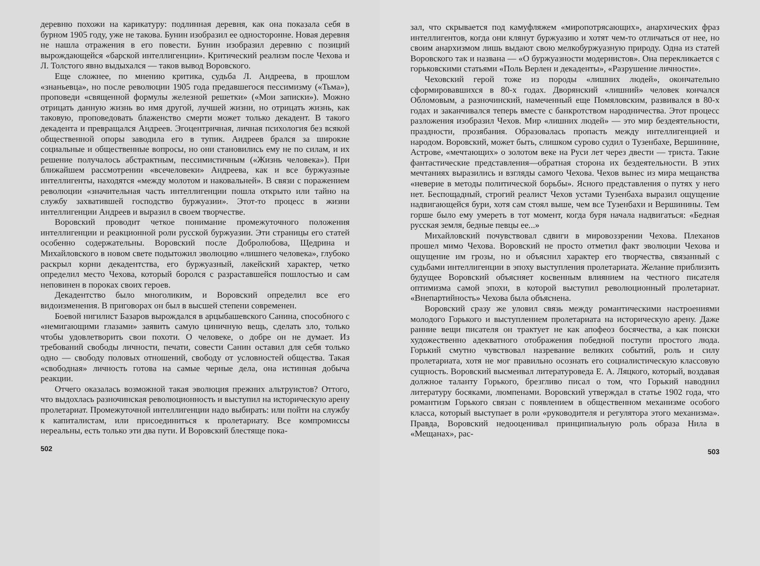деревню похожи на карикатуру: подлинная деревня, как она показала себя в бурном 1905 году, уже не такова. Бунин изобразил ее односторонне. Новая деревня не нашла отражения в его повести. Бунин изобразил деревню с позиций вырождающейся «барской интеллигенции». Критический реализм после Чехова и Л. Толстого явно выдыхался — таков вывод Воровского.
Еще сложнее, по мнению критика, судьба Л. Андреева, в прошлом «знаньевца», но после революции 1905 года предавшегося пессимизму («Тьма»), проповеди «священной формулы железной решетки» («Мои записки»). Можно отрицать данную жизнь во имя другой, лучшей жизни, но отрицать жизнь, как таковую, проповедовать блаженство смерти может только декадент. В такого декадента и превращался Андреев. Эгоцентричная, личная психология без всякой общественной опоры заводила его в тупик. Андреев брался за широкие социальные и общественные вопросы, но они становились ему не по силам, и их решение получалось абстрактным, пессимистичным («Жизнь человека»). При ближайшем рассмотрении «всечеловеки» Андреева, как и все буржуазные интеллигенты, находятся «между молотом и наковальней». В связи с поражением революции «значительная часть интеллигенции пошла открыто или тайно на службу захватившей господство буржуазии». Этот-то процесс в жизни интеллигенции Андреев и выразил в своем творчестве.
Воровский проводит четкое понимание промежуточного положения интеллигенции и реакционной роли русской буржуазии. Эти страницы его статей особенно содержательны. Воровский после Добролюбова, Щедрина и Михайловского в новом свете подытожил эволюцию «лишнего человека», глубоко раскрыл корни декадентства, его буржуазный, лакейский характер, четко определил место Чехова, который боролся с разраставшейся пошлостью и сам неповинен в пороках своих героев.
Декадентство было многоликим, и Воровский определил все его видоизменения. В приговорах он был в высшей степени современен.
Боевой нигилист Базаров вырождался в арцыбашевского Санина, способного с «немигающими глазами» заявить самую циничную вещь, сделать зло, только чтобы удовлетворить свои похоти. О человеке, о добре он не думает. Из требований свободы личности, печати, совести Санин оставил для себя только одно — свободу половых отношений, свободу от условностей общества. Такая «свободная» личность готова на самые черные дела, она истинная добыча реакции.
Отчего оказалась возможной такая эволюция прежних альтруистов? Оттого, что выдохлась разночинская революционность и выступил на историческую арену пролетариат. Промежуточной интеллигенции надо выбирать: или пойти на службу к капиталистам, или присоединиться к пролетариату. Все компромиссы нереальны, есть только эти два пути. И Воровский блестяще пока-
502
зал, что скрывается под камуфляжем «миропотрясающих», анархических фраз интеллигентов, когда они клянут буржуазию и хотят чем-то отличаться от нее, но своим анархизмом лишь выдают свою мелкобуржуазную природу. Одна из статей Воровского так и названа — «О буржуазности модернистов». Она перекликается с горьковскими статьями «Поль Верлен и декаденты», «Разрушение личности».
Чеховский герой тоже из породы «лишних людей», окончательно сформировавшихся в 80-х годах. Дворянский «лишний» человек кончался Обломовым, а разночинский, намеченный еще Помяловским, развивался в 80-х годах и заканчивался теперь вместе с банкротством народничества. Этот процесс разложения изобразил Чехов. Мир «лишних людей» — это мир бездеятельности, праздности, прозябания. Образовалась пропасть между интеллигенцией и народом. Воровский, может быть, слишком сурово судил о Тузенбахе, Вершинине, Астрове, «мечтающих» о золотом веке на Руси лет через двести — триста. Такие фантастические представления—обратная сторона их бездеятельности. В этих мечтаниях выразились и взгляды самого Чехова. Чехов вынес из мира мещанства «неверие в методы политической борьбы». Ясного представления о путях у него нет. Беспощадный, строгий реалист Чехов устами Тузенбаха выразил ощущение надвигающейся бури, хотя сам стоял выше, чем все Тузенбахи и Вершинины. Тем горше было ему умереть в тот момент, когда буря начала надвигаться: «Бедная русская земля, бедные певцы ее...»
Михайловский почувствовал сдвиги в мировоззрении Чехова. Плеханов прошел мимо Чехова. Воровский не просто отметил факт эволюции Чехова и ощущение им грозы, но и объяснил характер его творчества, связанный с судьбами интеллигенции в эпоху выступления пролетариата. Желание приблизить будущее Воровский объясняет косвенным влиянием на честного писателя оптимизма самой эпохи, в которой выступил революционный пролетариат. «Внепартийность» Чехова была объяснена.
Воровский сразу же уловил связь между романтическими настроениями молодого Горького и выступлением пролетариата на историческую арену. Даже ранние вещи писателя он трактует не как апофеоз босячества, а как поиски художественно адекватного отображения победной поступи простого люда. Горький смутно чувствовал назревание великих событий, роль и силу пролетариата, хотя не мог правильно осознать его социалистическую классовую сущность. Воровский высмеивал литературоведа Е. А. Ляцкого, который, воздавая должное таланту Горького, брезгливо писал о том, что Горький наводнил литературу босяками, люмпенами. Воровский утверждал в статье 1902 года, что романтизм Горького связан с появлением в общественном механизме особого класса, который выступает в роли «руководителя и регулятора этого механизма». Правда, Воровский недооценивал принципиальную роль образа Нила в «Мещанах», рас-
503